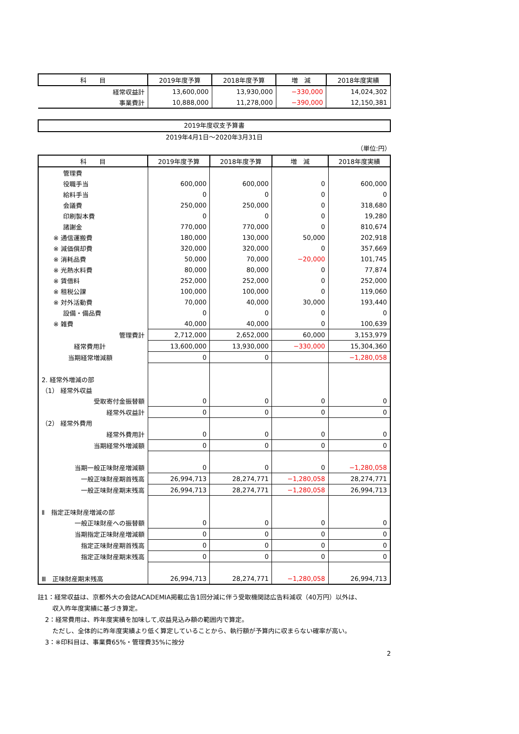| 科 目 | 2019年度予算 | 2018年度予算 | 増 減 | 2018年度実績 |
| --- | --- | --- | --- | --- |
| 経常収益計 | 13,600,000 | 13,930,000 | −330,000 | 14,024,302 |
| 事業費計 | 10,888,000 | 11,278,000 | −390,000 | 12,150,381 |
2019年度収支予算書
2019年4月1日～2020年3月31日
（単位:円）
| 科 目 | 2019年度予算 | 2018年度予算 | 増 減 | 2018年度実績 |
| --- | --- | --- | --- | --- |
| 管理費 | | | | |
| 役職手当 | 600,000 | 600,000 | 0 | 600,000 |
| 給料手当 | 0 | 0 | 0 | 0 |
| 会議費 | 250,000 | 250,000 | 0 | 318,680 |
| 印刷製本費 | 0 | 0 | 0 | 19,280 |
| 諸謝金 | 770,000 | 770,000 | 0 | 810,674 |
| ※ 通信運搬費 | 180,000 | 130,000 | 50,000 | 202,918 |
| ※ 減価償却費 | 320,000 | 320,000 | 0 | 357,669 |
| ※ 消耗品費 | 50,000 | 70,000 | −20,000 | 101,745 |
| ※ 光熱水料費 | 80,000 | 80,000 | 0 | 77,874 |
| ※ 賃借料 | 252,000 | 252,000 | 0 | 252,000 |
| ※ 租税公課 | 100,000 | 100,000 | 0 | 119,060 |
| ※ 対外活動費 | 70,000 | 40,000 | 30,000 | 193,440 |
| 設備・備品費 | 0 | 0 | 0 | 0 |
| ※ 雑費 | 40,000 | 40,000 | 0 | 100,639 |
| 管理費計 | 2,712,000 | 2,652,000 | 60,000 | 3,153,979 |
| 経常費用計 | 13,600,000 | 13,930,000 | −330,000 | 15,304,360 |
| 当期経常増減額 | 0 | 0 | | −1,280,058 |
| 2. 経常外増減の部 | | | | |
| （1） 経常外収益 | | | | |
| 受取寄付金振替額 | 0 | 0 | 0 | 0 |
| 経常外収益計 | 0 | 0 | 0 | 0 |
| （2） 経常外費用 | | | | |
| 経常外費用計 | 0 | 0 | 0 | 0 |
| 当期経常外増減額 | 0 | 0 | 0 | 0 |
| 当期一般正味財産増減額 | 0 | 0 | 0 | −1,280,058 |
| 一般正味財産期首残高 | 26,994,713 | 28,274,771 | −1,280,058 | 28,274,771 |
| 一般正味財産期末残高 | 26,994,713 | 28,274,771 | −1,280,058 | 26,994,713 |
| Ⅱ 指定正味財産増減の部 | | | | |
| 一般正味財産への振替額 | 0 | 0 | 0 | 0 |
| 当期指定正味財産増減額 | 0 | 0 | 0 | 0 |
| 指定正味財産期首残高 | 0 | 0 | 0 | 0 |
| 指定正味財産期末残高 | 0 | 0 | 0 | 0 |
| Ⅲ 正味財産期末残高 | 26,994,713 | 28,274,771 | −1,280,058 | 26,994,713 |
註1：経常収益は、京都外大の会誌ACADEMIA掲載広告1回分減に伴う受取機関誌広告料減収（40万円）以外は、
収入昨年度実績に基づき算定。
2：経常費用は、昨年度実績を加味して,収益見込み額の範囲内で算定。
ただし、全体的に昨年度実績より低く算定していることから、執行額が予算内に収まらない確率が高い。
3：※印科目は、事業費65%・管理費35%に按分
2